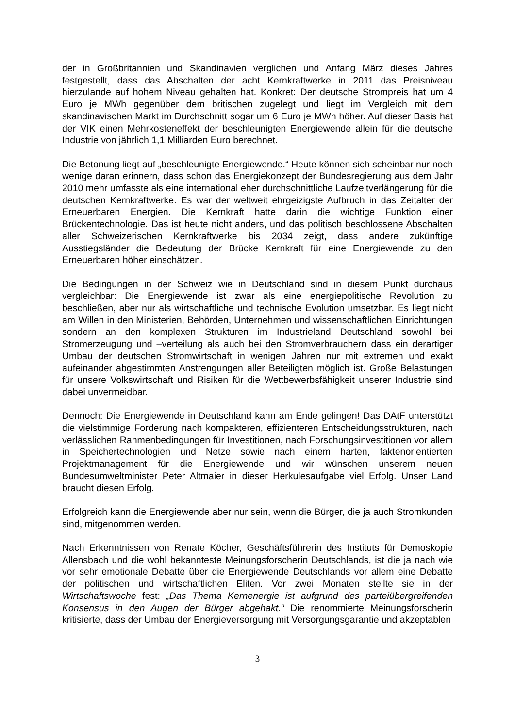der in Großbritannien und Skandinavien verglichen und Anfang März dieses Jahres festgestellt, dass das Abschalten der acht Kernkraftwerke in 2011 das Preisniveau hierzulande auf hohem Niveau gehalten hat. Konkret: Der deutsche Strompreis hat um 4 Euro je MWh gegenüber dem britischen zugelegt und liegt im Vergleich mit dem skandinavischen Markt im Durchschnitt sogar um 6 Euro je MWh höher. Auf dieser Basis hat der VIK einen Mehrkosteneffekt der beschleunigten Energiewende allein für die deutsche Industrie von jährlich 1,1 Milliarden Euro berechnet.
Die Betonung liegt auf „beschleunigte Energiewende.“ Heute können sich scheinbar nur noch wenige daran erinnern, dass schon das Energiekonzept der Bundesregierung aus dem Jahr 2010 mehr umfasste als eine international eher durchschnittliche Laufzeitverlängerung für die deutschen Kernkraftwerke. Es war der weltweit ehrgeizigste Aufbruch in das Zeitalter der Erneuerbaren Energien. Die Kernkraft hatte darin die wichtige Funktion einer Brückentechnologie. Das ist heute nicht anders, und das politisch beschlossene Abschalten aller Schweizerischen Kernkraftwerke bis 2034 zeigt, dass andere zukünftige Ausstiegsländer die Bedeutung der Brücke Kernkraft für eine Energiewende zu den Erneuerbaren höher einschätzen.
Die Bedingungen in der Schweiz wie in Deutschland sind in diesem Punkt durchaus vergleichbar: Die Energiewende ist zwar als eine energiepolitische Revolution zu beschließen, aber nur als wirtschaftliche und technische Evolution umsetzbar. Es liegt nicht am Willen in den Ministerien, Behörden, Unternehmen und wissenschaftlichen Einrichtungen sondern an den komplexen Strukturen im Industrieland Deutschland sowohl bei Stromerzeugung und –verteilung als auch bei den Stromverbrauchern dass ein derartiger Umbau der deutschen Stromwirtschaft in wenigen Jahren nur mit extremen und exakt aufeinander abgestimmten Anstrengungen aller Beteiligten möglich ist. Große Belastungen für unsere Volkswirtschaft und Risiken für die Wettbewerbsfähigkeit unserer Industrie sind dabei unvermeidbar.
Dennoch: Die Energiewende in Deutschland kann am Ende gelingen! Das DAtF unterstützt die vielstimmige Forderung nach kompakteren, effizienteren Entscheidungsstrukturen, nach verlässlichen Rahmenbedingungen für Investitionen, nach Forschungsinvestitionen vor allem in Speichertechnologien und Netze sowie nach einem harten, faktenorientierten Projektmanagement für die Energiewende und wir wünschen unserem neuen Bundesumweltminister Peter Altmaier in dieser Herkulesaufgabe viel Erfolg. Unser Land braucht diesen Erfolg.
Erfolgreich kann die Energiewende aber nur sein, wenn die Bürger, die ja auch Stromkunden sind, mitgenommen werden.
Nach Erkenntnissen von Renate Köcher, Geschäftsführerin des Instituts für Demoskopie Allensbach und die wohl bekannteste Meinungsforscherin Deutschlands, ist die ja nach wie vor sehr emotionale Debatte über die Energiewende Deutschlands vor allem eine Debatte der politischen und wirtschaftlichen Eliten. Vor zwei Monaten stellte sie in der Wirtschaftswoche fest: „Das Thema Kernenergie ist aufgrund des parteiübergreifenden Konsensus in den Augen der Bürger abgehakt.“ Die renommierte Meinungsforscherin kritisierte, dass der Umbau der Energieversorgung mit Versorgungsgarantie und akzeptablen
3